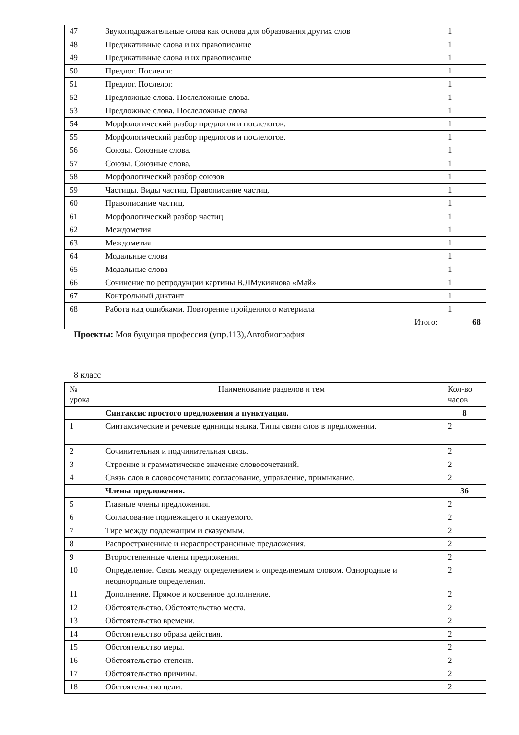| 47 | Звукоподражательные слова как основа для образования других слов | 1 |
| 48 | Предикативные слова и их правописание | 1 |
| 49 | Предикативные слова и их правописание | 1 |
| 50 | Предлог. Послелог. | 1 |
| 51 | Предлог. Послелог. | 1 |
| 52 | Предложные слова. Послеложные слова. | 1 |
| 53 | Предложные слова. Послеложные слова | 1 |
| 54 | Морфологический разбор предлогов и послелогов. | 1 |
| 55 | Морфологический разбор предлогов и послелогов. | 1 |
| 56 | Союзы. Союзные слова. | 1 |
| 57 | Союзы. Союзные слова. | 1 |
| 58 | Морфологический разбор союзов | 1 |
| 59 | Частицы. Виды частиц. Правописание частиц. | 1 |
| 60 | Правописание частиц. | 1 |
| 61 | Морфологический разбор частиц | 1 |
| 62 | Междометия | 1 |
| 63 | Междометия | 1 |
| 64 | Модальные слова | 1 |
| 65 | Модальные слова | 1 |
| 66 | Сочинение по репродукции картины В.ЛМукиянова «Май» | 1 |
| 67 | Контрольный диктант | 1 |
| 68 | Работа над ошибками. Повторение пройденного материала | 1 |
| | Итого: | 68 |
Проекты: Моя будущая профессия (упр.113),Автобиография
8 класс
| № урока | Наименование разделов и тем | Кол-во часов |
| --- | --- | --- |
| | Синтаксис простого предложения и пунктуация. | 8 |
| 1 | Синтаксические и речевые единицы языка. Типы связи слов в предложении. | 2 |
| 2 | Сочинительная и подчинительная связь. | 2 |
| 3 | Строение и грамматическое значение словосочетаний. | 2 |
| 4 | Связь слов в словосочетании: согласование, управление, примыкание. | 2 |
| | Члены предложения. | 36 |
| 5 | Главные члены предложения. | 2 |
| 6 | Согласование подлежащего и сказуемого. | 2 |
| 7 | Тире между подлежащим и сказуемым. | 2 |
| 8 | Распространенные и нераспространенные предложения. | 2 |
| 9 | Второстепенные члены предложения. | 2 |
| 10 | Определение. Связь между определением и определяемым словом. Однородные и неоднородные определения. | 2 |
| 11 | Дополнение. Прямое и косвенное дополнение. | 2 |
| 12 | Обстоятельство. Обстоятельство места. | 2 |
| 13 | Обстоятельство времени. | 2 |
| 14 | Обстоятельство образа действия. | 2 |
| 15 | Обстоятельство меры. | 2 |
| 16 | Обстоятельство степени. | 2 |
| 17 | Обстоятельство причины. | 2 |
| 18 | Обстоятельство цели. | 2 |